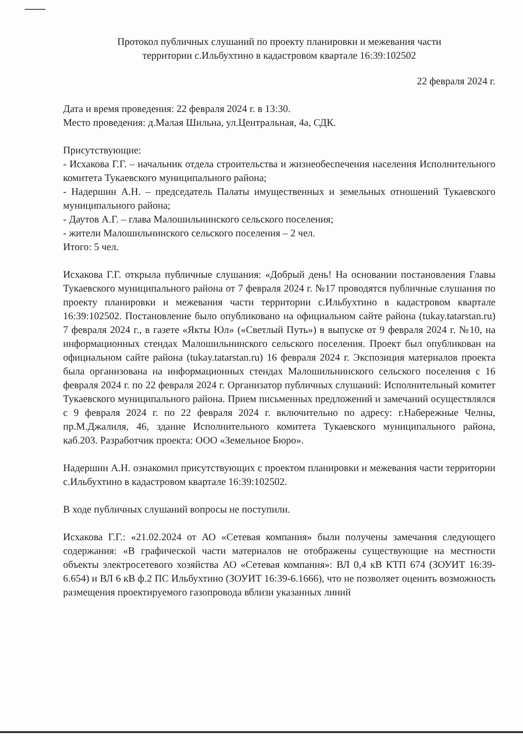Протокол публичных слушаний по проекту планировки и межевания части
территории с.Ильбухтино в кадастровом квартале 16:39:102502
22 февраля 2024 г.
Дата и время проведения: 22 февраля 2024 г. в 13:30.
Место проведения: д.Малая Шильна, ул.Центральная, 4а, СДК.
Присутствующие:
- Исхакова Г.Г. – начальник отдела строительства и жизнеобеспечения населения Исполнительного комитета Тукаевского муниципального района;
- Надершин А.Н. – председатель Палаты имущественных и земельных отношений Тукаевского муниципального района;
- Даутов А.Г. – глава Малошильнинского сельского поселения;
- жители Малошильнинского сельского поселения – 2 чел.
Итого: 5 чел.
Исхакова Г.Г. открыла публичные слушания: «Добрый день! На основании постановления Главы Тукаевского муниципального района от 7 февраля 2024 г. №17 проводятся публичные слушания по проекту планировки и межевания части территории с.Ильбухтино в кадастровом квартале 16:39:102502. Постановление было опубликовано на официальном сайте района (tukay.tatarstan.ru) 7 февраля 2024 г., в газете «Якты Юл» («Светлый Путь») в выпуске от 9 февраля 2024 г. №10, на информационных стендах Малошильнинского сельского поселения. Проект был опубликован на официальном сайте района (tukay.tatarstan.ru) 16 февраля 2024 г. Экспозиция материалов проекта была организована на информационных стендах Малошильнинского сельского поселения с 16 февраля 2024 г. по 22 февраля 2024 г. Организатор публичных слушаний: Исполнительный комитет Тукаевского муниципального района. Прием письменных предложений и замечаний осуществлялся с 9 февраля 2024 г. по 22 февраля 2024 г. включительно по адресу: г.Набережные Челны, пр.М.Джалиля, 46, здание Исполнительного комитета Тукаевского муниципального района, каб.203. Разработчик проекта: ООО «Земельное Бюро».
Надершин А.Н. ознакомил присутствующих с проектом планировки и межевания части территории с.Ильбухтино в кадастровом квартале 16:39:102502.
В ходе публичных слушаний вопросы не поступили.
Исхакова Г.Г.: «21.02.2024 от АО «Сетевая компания» были получены замечания следующего содержания: «В графической части материалов не отображены существующие на местности объекты электросетевого хозяйства АО «Сетевая компания»: ВЛ 0,4 кВ КТП 674 (ЗОУИТ 16:39-6.654) и ВЛ 6 кВ ф.2 ПС Ильбухтино (ЗОУИТ 16:39-6.1666), что не позволяет оценить возможность размещения проектируемого газопровода вблизи указанных линий